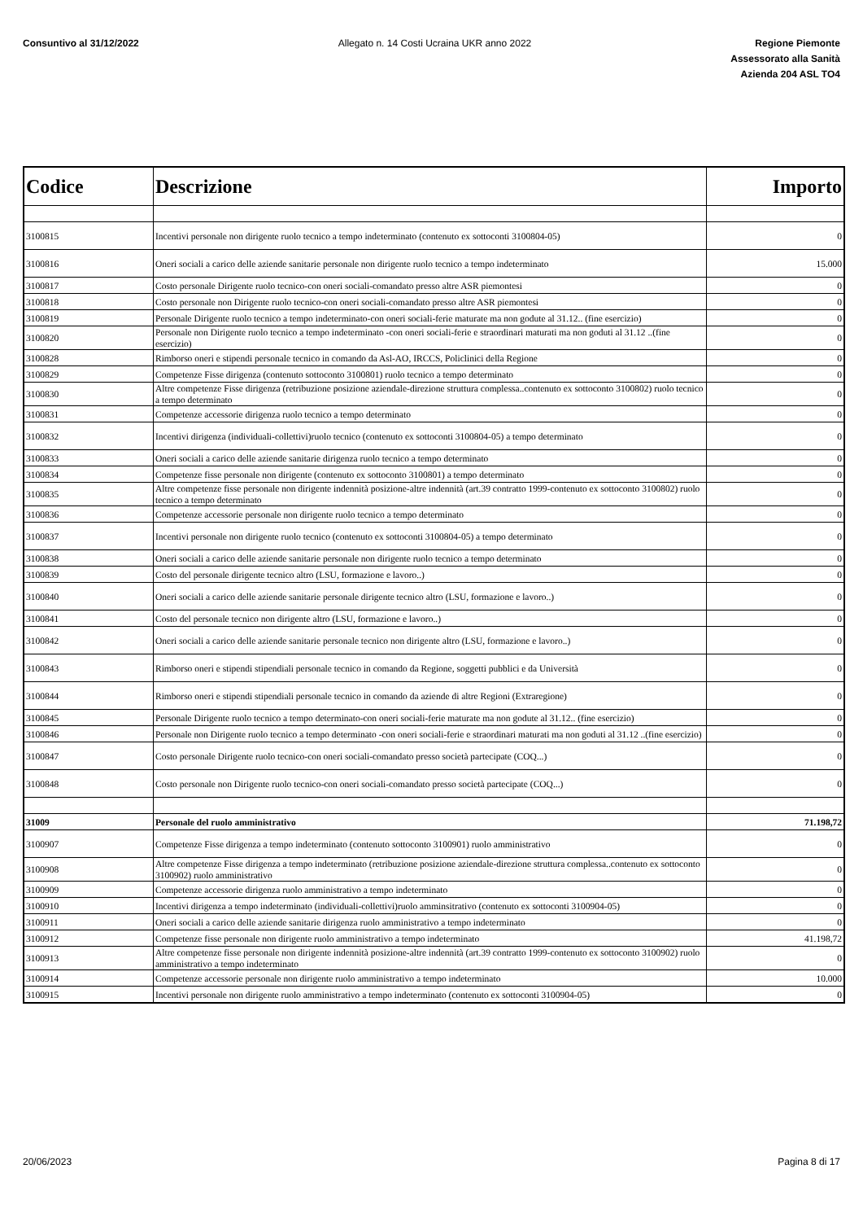Consuntivo al 31/12/2022 Allegato n. 14 Costi Ucraina UKR anno 2022
Regione Piemonte
Assessorato alla Sanità
Azienda 204 ASL TO4
| Codice | Descrizione | Importo |
| --- | --- | --- |
| 3100815 | Incentivi personale non dirigente ruolo tecnico a tempo indeterminato (contenuto ex sottoconti 3100804-05) | 0 |
| 3100816 | Oneri sociali a carico delle aziende sanitarie personale non dirigente ruolo tecnico a tempo indeterminato | 15.000 |
| 3100817 | Costo personale Dirigente ruolo tecnico-con oneri sociali-comandato presso altre ASR piemontesi | 0 |
| 3100818 | Costo personale non Dirigente ruolo tecnico-con oneri sociali-comandato presso altre ASR piemontesi | 0 |
| 3100819 | Personale Dirigente ruolo tecnico a tempo indeterminato-con oneri sociali-ferie maturate ma non godute al 31.12.. (fine esercizio) | 0 |
| 3100820 | Personale non Dirigente ruolo tecnico a tempo indeterminato -con oneri sociali-ferie e straordinari maturati ma non goduti al 31.12 ..(fine esercizio) | 0 |
| 3100828 | Rimborso oneri e stipendi personale tecnico in comando da Asl-AO, IRCCS, Policlinici della Regione | 0 |
| 3100829 | Competenze Fisse dirigenza (contenuto sottoconto 3100801) ruolo tecnico a tempo determinato | 0 |
| 3100830 | Altre competenze Fisse dirigenza (retribuzione posizione aziendale-direzione struttura complessa..contenuto ex sottoconto 3100802) ruolo tecnico a tempo determinato | 0 |
| 3100831 | Competenze accessorie dirigenza ruolo tecnico a tempo determinato | 0 |
| 3100832 | Incentivi dirigenza (individuali-collettivi)ruolo tecnico (contenuto ex sottoconti 3100804-05) a tempo determinato | 0 |
| 3100833 | Oneri sociali a carico delle aziende sanitarie dirigenza ruolo tecnico a tempo determinato | 0 |
| 3100834 | Competenze fisse personale non dirigente (contenuto ex sottoconto 3100801) a tempo determinato | 0 |
| 3100835 | Altre competenze fisse personale non dirigente indennità posizione-altre indennità (art.39 contratto 1999-contenuto ex sottoconto 3100802) ruolo tecnico a tempo determinato | 0 |
| 3100836 | Competenze accessorie personale non dirigente ruolo tecnico a tempo determinato | 0 |
| 3100837 | Incentivi personale non dirigente ruolo tecnico (contenuto ex sottoconti 3100804-05) a tempo determinato | 0 |
| 3100838 | Oneri sociali a carico delle aziende sanitarie personale non dirigente ruolo tecnico a tempo determinato | 0 |
| 3100839 | Costo del personale dirigente tecnico altro (LSU, formazione e lavoro..) | 0 |
| 3100840 | Oneri sociali a carico delle aziende sanitarie personale dirigente tecnico altro (LSU, formazione e lavoro..) | 0 |
| 3100841 | Costo del personale tecnico non dirigente altro (LSU, formazione e lavoro..) | 0 |
| 3100842 | Oneri sociali a carico delle aziende sanitarie personale tecnico non dirigente altro (LSU, formazione e lavoro..) | 0 |
| 3100843 | Rimborso oneri e stipendi stipendiali personale tecnico in comando da Regione, soggetti pubblici e da Università | 0 |
| 3100844 | Rimborso oneri e stipendi stipendiali personale tecnico in comando da aziende di altre Regioni (Extraregione) | 0 |
| 3100845 | Personale Dirigente ruolo tecnico a tempo determinato-con oneri sociali-ferie maturate ma non godute al 31.12.. (fine esercizio) | 0 |
| 3100846 | Personale non Dirigente ruolo tecnico a tempo determinato -con oneri sociali-ferie e straordinari maturati ma non goduti al 31.12 ..(fine esercizio) | 0 |
| 3100847 | Costo personale Dirigente ruolo tecnico-con oneri sociali-comandato presso società partecipate (COQ...) | 0 |
| 3100848 | Costo personale non Dirigente ruolo tecnico-con oneri sociali-comandato presso società partecipate (COQ...) | 0 |
| 31009 | Personale del ruolo amministrativo | 71.198,72 |
| 3100907 | Competenze Fisse dirigenza a tempo indeterminato (contenuto sottoconto 3100901) ruolo amministrativo | 0 |
| 3100908 | Altre competenze Fisse dirigenza a tempo indeterminato (retribuzione posizione aziendale-direzione struttura complessa..contenuto ex sottoconto 3100902) ruolo amministrativo | 0 |
| 3100909 | Competenze accessorie dirigenza ruolo amministrativo a tempo indeterminato | 0 |
| 3100910 | Incentivi dirigenza a tempo indeterminato (individuali-collettivi)ruolo amminsitrativo (contenuto ex sottoconti 3100904-05) | 0 |
| 3100911 | Oneri sociali a carico delle aziende sanitarie dirigenza ruolo amministrativo a tempo indeterminato | 0 |
| 3100912 | Competenze fisse personale non dirigente ruolo amministrativo a tempo indeterminato | 41.198,72 |
| 3100913 | Altre competenze fisse personale non dirigente indennità posizione-altre indennità (art.39 contratto 1999-contenuto ex sottoconto 3100902) ruolo amministrativo a tempo indeterminato | 0 |
| 3100914 | Competenze accessorie personale non dirigente ruolo amministrativo a tempo indeterminato | 10.000 |
| 3100915 | Incentivi personale non dirigente ruolo amministrativo a tempo indeterminato (contenuto ex sottoconti 3100904-05) | 0 |
20/06/2023 Pagina 8 di 17